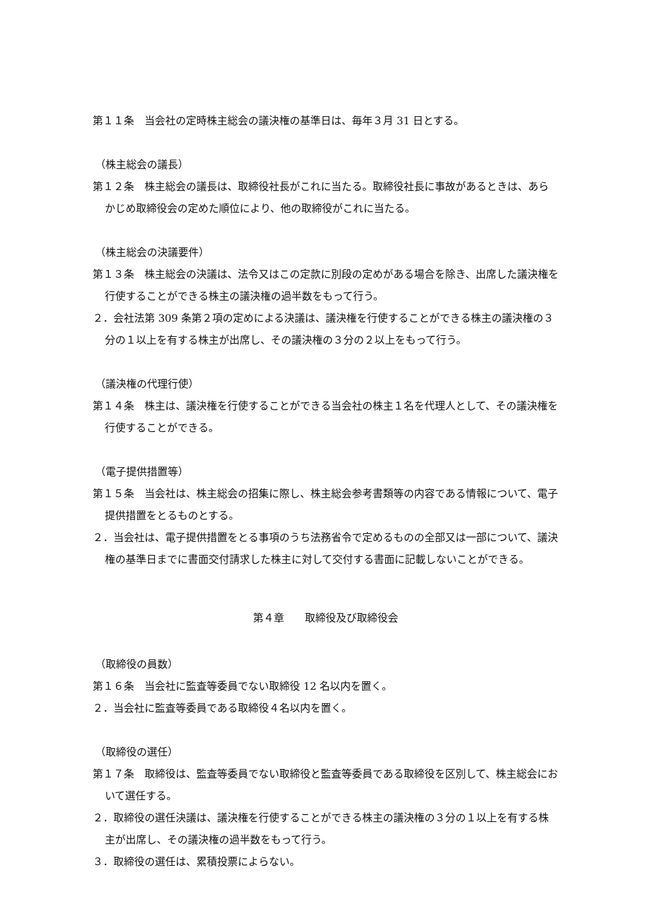第１１条　当会社の定時株主総会の議決権の基準日は、毎年３月 31 日とする。
（株主総会の議長）
第１２条　株主総会の議長は、取締役社長がこれに当たる。取締役社長に事故があるときは、あらかじめ取締役会の定めた順位により、他の取締役がこれに当たる。
（株主総会の決議要件）
第１３条　株主総会の決議は、法令又はこの定款に別段の定めがある場合を除き、出席した議決権を行使することができる株主の議決権の過半数をもって行う。
２．会社法第 309 条第２項の定めによる決議は、議決権を行使することができる株主の議決権の３分の１以上を有する株主が出席し、その議決権の３分の２以上をもって行う。
（議決権の代理行使）
第１４条　株主は、議決権を行使することができる当会社の株主１名を代理人として、その議決権を行使することができる。
（電子提供措置等）
第１５条　当会社は、株主総会の招集に際し、株主総会参考書類等の内容である情報について、電子提供措置をとるものとする。
２．当会社は、電子提供措置をとる事項のうち法務省令で定めるものの全部又は一部について、議決権の基準日までに書面交付請求した株主に対して交付する書面に記載しないことができる。
第４章　　取締役及び取締役会
（取締役の員数）
第１６条　当会社に監査等委員でない取締役 12 名以内を置く。
２．当会社に監査等委員である取締役４名以内を置く。
（取締役の選任）
第１７条　取締役は、監査等委員でない取締役と監査等委員である取締役を区別して、株主総会において選任する。
２．取締役の選任決議は、議決権を行使することができる株主の議決権の３分の１以上を有する株主が出席し、その議決権の過半数をもって行う。
３．取締役の選任は、累積投票によらない。